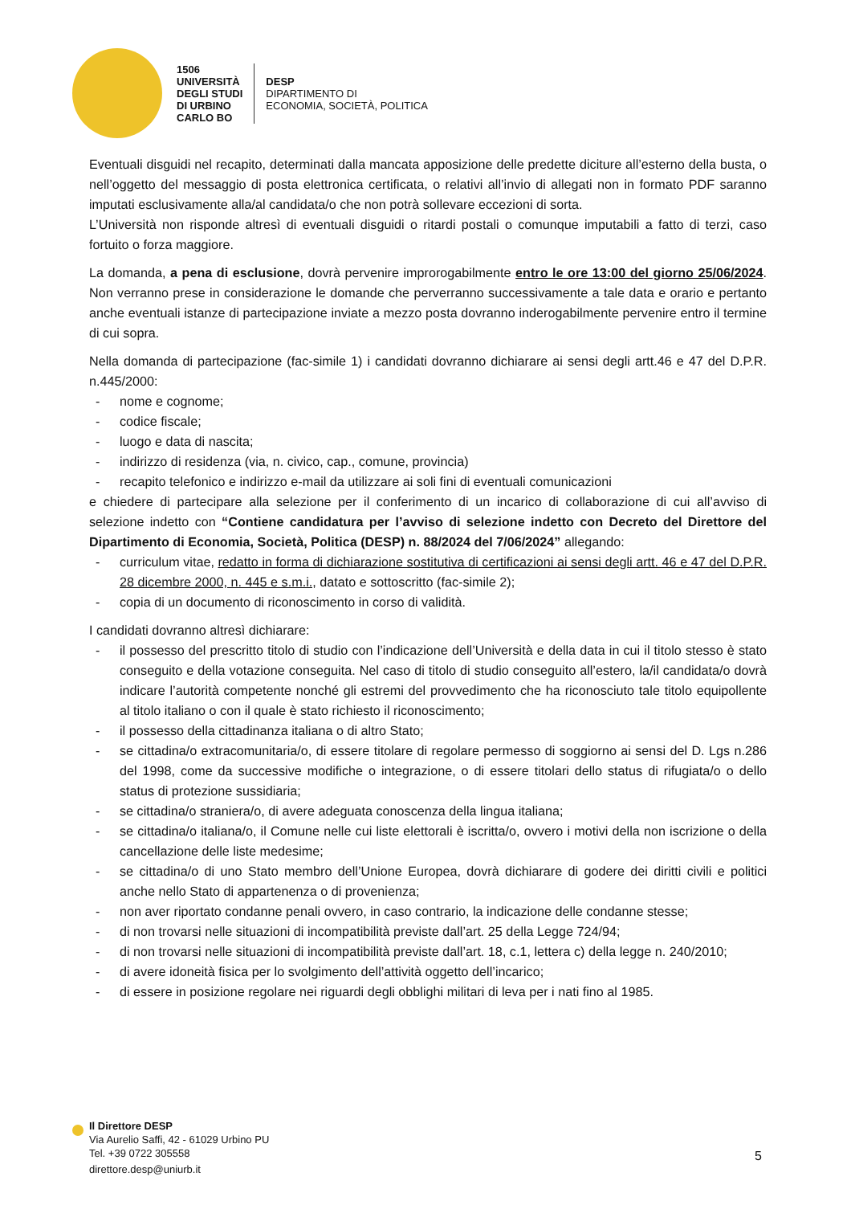1506
UNIVERSITÀ
DEGLI STUDI
DI URBINO
CARLO BO
DESP
DIPARTIMENTO DI
ECONOMIA, SOCIETÀ, POLITICA
Eventuali disguidi nel recapito, determinati dalla mancata apposizione delle predette diciture all’esterno della busta, o nell’oggetto del messaggio di posta elettronica certificata, o relativi all’invio di allegati non in formato PDF saranno imputati esclusivamente alla/al candidata/o che non potrà sollevare eccezioni di sorta.
L’Università non risponde altresì di eventuali disguidi o ritardi postali o comunque imputabili a fatto di terzi, caso fortuito o forza maggiore.
La domanda, a pena di esclusione, dovrà pervenire improrogabilmente entro le ore 13:00 del giorno 25/06/2024. Non verranno prese in considerazione le domande che perverranno successivamente a tale data e orario e pertanto anche eventuali istanze di partecipazione inviate a mezzo posta dovranno inderogabilmente pervenire entro il termine di cui sopra.
Nella domanda di partecipazione (fac-simile 1) i candidati dovranno dichiarare ai sensi degli artt.46 e 47 del D.P.R. n.445/2000:
- nome e cognome;
- codice fiscale;
- luogo e data di nascita;
- indirizzo di residenza (via, n. civico, cap., comune, provincia)
- recapito telefonico e indirizzo e-mail da utilizzare ai soli fini di eventuali comunicazioni
e chiedere di partecipare alla selezione per il conferimento di un incarico di collaborazione di cui all’avviso di selezione indetto con “Contiene candidatura per l’avviso di selezione indetto con Decreto del Direttore del Dipartimento di Economia, Società, Politica (DESP) n. 88/2024 del 7/06/2024” allegando:
- curriculum vitae, redatto in forma di dichiarazione sostitutiva di certificazioni ai sensi degli artt. 46 e 47 del D.P.R. 28 dicembre 2000, n. 445 e s.m.i., datato e sottoscritto (fac-simile 2);
- copia di un documento di riconoscimento in corso di validità.
I candidati dovranno altresì dichiarare:
- il possesso del prescritto titolo di studio con l’indicazione dell’Università e della data in cui il titolo stesso è stato conseguito e della votazione conseguita. Nel caso di titolo di studio conseguito all’estero, la/il candidata/o dovrà indicare l’autorità competente nonché gli estremi del provvedimento che ha riconosciuto tale titolo equipollente al titolo italiano o con il quale è stato richiesto il riconoscimento;
- il possesso della cittadinanza italiana o di altro Stato;
- se cittadina/o extracomunitaria/o, di essere titolare di regolare permesso di soggiorno ai sensi del D. Lgs n.286 del 1998, come da successive modifiche o integrazione, o di essere titolari dello status di rifugiata/o o dello status di protezione sussidiaria;
- se cittadina/o straniera/o, di avere adeguata conoscenza della lingua italiana;
- se cittadina/o italiana/o, il Comune nelle cui liste elettorali è iscritta/o, ovvero i motivi della non iscrizione o della cancellazione delle liste medesime;
- se cittadina/o di uno Stato membro dell’Unione Europea, dovrà dichiarare di godere dei diritti civili e politici anche nello Stato di appartenenza o di provenienza;
- non aver riportato condanne penali ovvero, in caso contrario, la indicazione delle condanne stesse;
- di non trovarsi nelle situazioni di incompatibilità previste dall’art. 25 della Legge 724/94;
- di non trovarsi nelle situazioni di incompatibilità previste dall’art. 18, c.1, lettera c) della legge n. 240/2010;
- di avere idoneità fisica per lo svolgimento dell’attività oggetto dell’incarico;
- di essere in posizione regolare nei riguardi degli obblighi militari di leva per i nati fino al 1985.
Il Direttore DESP
Via Aurelio Saffi, 42 - 61029 Urbino PU
Tel. +39 0722 305558
direttore.desp@uniurb.it
5